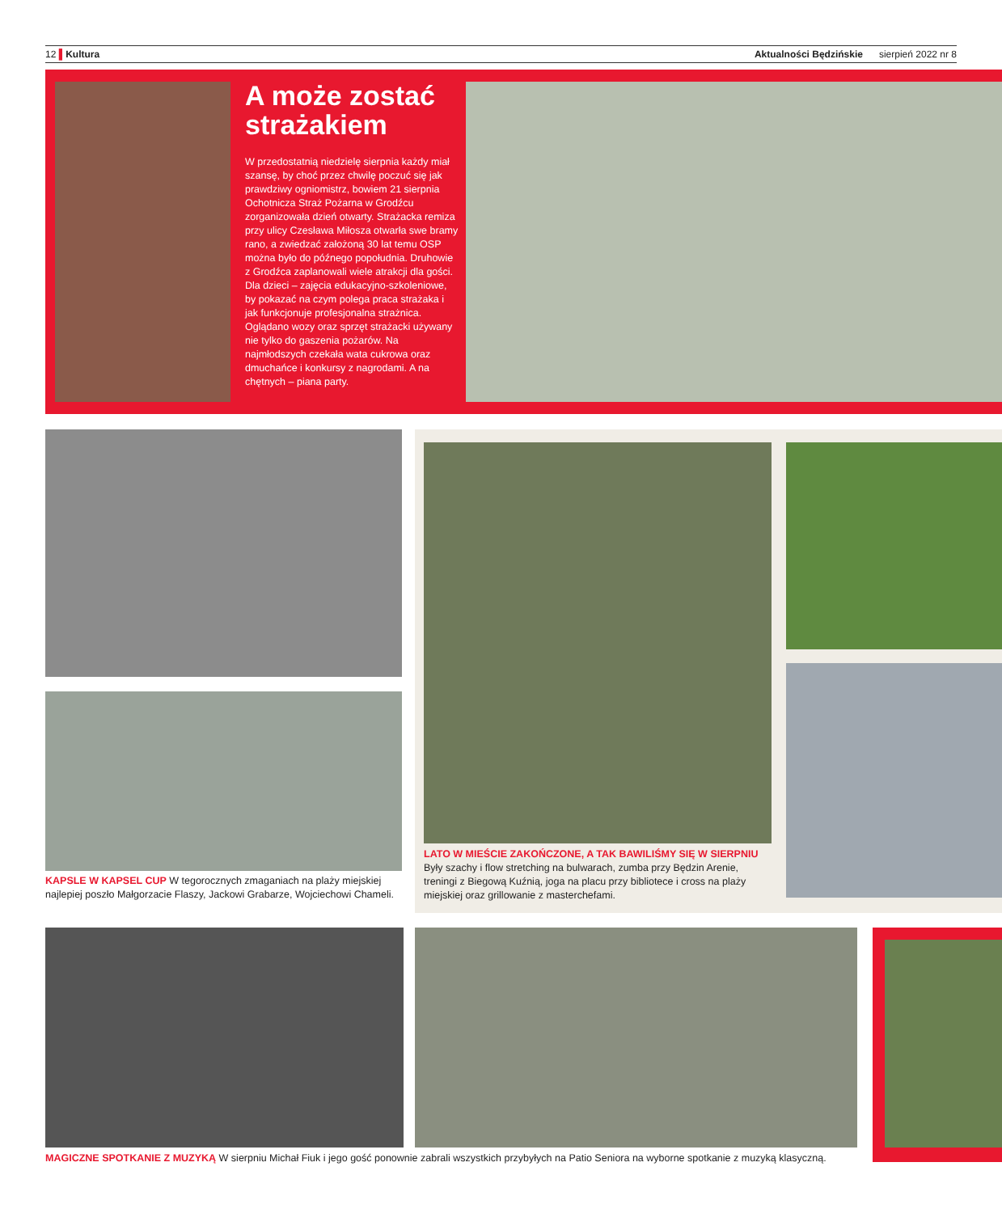12 ▌Kultura Aktualności Będzińskie sierpień 2022 nr 8
A może zostać strażakiem
W przedostatnią niedzielę sierpnia każdy miał szansę, by choć przez chwilę poczuć się jak prawdziwy ogniomistrz, bowiem 21 sierpnia Ochotnicza Straż Pożarna w Grodźcu zorganizowała dzień otwarty. Strażacka remiza przy ulicy Czesława Miłosza otwarła swe bramy rano, a zwiedzać założoną 30 lat temu OSP można było do późnego popołudnia. Druhowie z Grodźca zaplanowali wiele atrakcji dla gości. Dla dzieci – zajęcia edukacyjno-szkoleniowe, by pokazać na czym polega praca strażaka i jak funkcjonuje profesjonalna strażnica. Oglądano wozy oraz sprzęt strażacki używany nie tylko do gaszenia pożarów. Na najmłodszych czekała wata cukrowa oraz dmuchańce i konkursy z nagrodami. A na chętnych – piana party.
KAPSLE W KAPSEL CUP W tegorocznych zmaganiach na plaży miejskiej najlepiej poszło Małgorzacie Flaszy, Jackowi Grabarze, Wojciechowi Chameli.
LATO W MIEŚCIE ZAKOŃCZONE, A TAK BAWILIŚMY SIĘ W SIERPNIU
Były szachy i flow stretching na bulwarach, zumba przy Będzin Arenie, treningi z Biegową Kuźnią, joga na placu przy bibliotece i cross na plaży miejskiej oraz grillowanie z masterchefami.
MAGICZNE SPOTKANIE Z MUZYKĄ W sierpniu Michał Fiuk i jego gość ponownie zabrali wszystkich przybyłych na Patio Seniora na wyborne spotkanie z muzyką klasyczną.